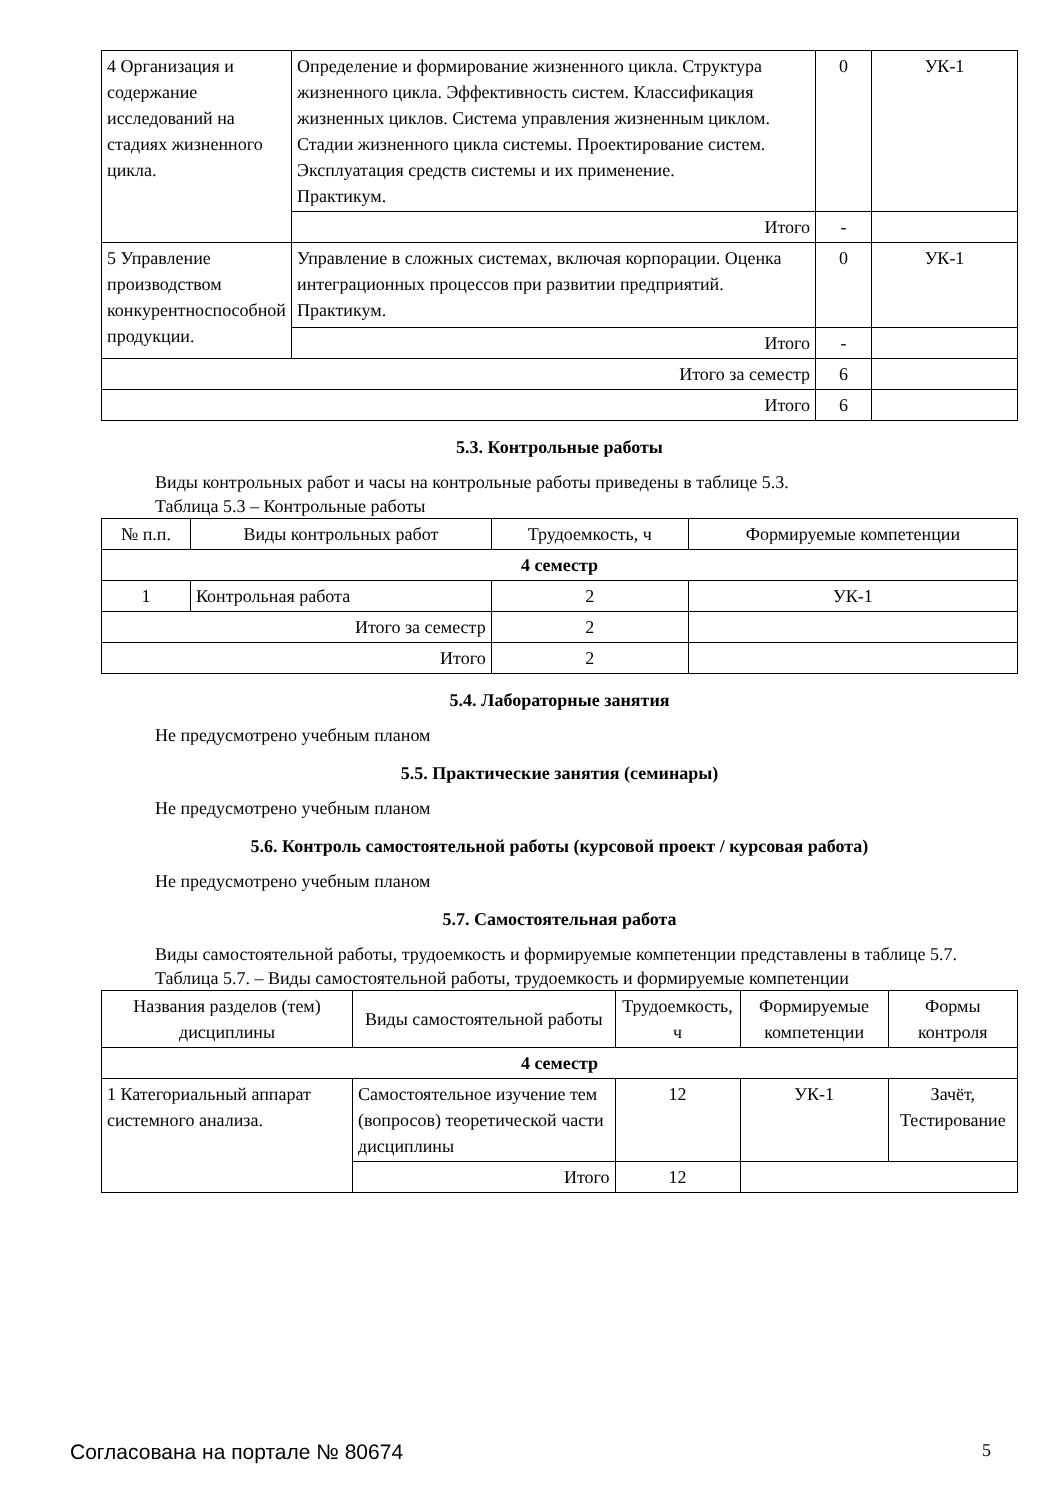| 4 Организация и содержание исследований на стадиях жизненного цикла. | Определение и формирование жизненного цикла. Структура жизненного цикла. Эффективность систем. Классификация жизненных циклов. Система управления жизненным циклом. Стадии жизненного цикла системы. Проектирование систем. Эксплуатация средств системы и их применение. Практикум. | 0 | УК-1 |
| | Итого | - | |
| 5 Управление производством конкурентноспособной продукции. | Управление в сложных системах, включая корпорации. Оценка интеграционных процессов при развитии предприятий. Практикум. | 0 | УК-1 |
| | Итого | - | |
| Итого за семестр | | 6 | |
| Итого | | 6 | |
5.3. Контрольные работы
Виды контрольных работ и часы на контрольные работы приведены в таблице 5.3.
Таблица 5.3 – Контрольные работы
| № п.п. | Виды контрольных работ | Трудоемкость, ч | Формируемые компетенции |
| --- | --- | --- | --- |
| 4 семестр | | | |
| 1 | Контрольная работа | 2 | УК-1 |
| Итого за семестр | | 2 | |
| Итого | | 2 | |
5.4. Лабораторные занятия
Не предусмотрено учебным планом
5.5. Практические занятия (семинары)
Не предусмотрено учебным планом
5.6. Контроль самостоятельной работы (курсовой проект / курсовая работа)
Не предусмотрено учебным планом
5.7. Самостоятельная работа
Виды самостоятельной работы, трудоемкость и формируемые компетенции представлены в таблице 5.7.
Таблица 5.7. – Виды самостоятельной работы, трудоемкость и формируемые компетенции
| Названия разделов (тем) дисциплины | Виды самостоятельной работы | Трудоемкость, ч | Формируемые компетенции | Формы контроля |
| --- | --- | --- | --- | --- |
| 4 семестр | | | | |
| 1 Категориальный аппарат системного анализа. | Самостоятельное изучение тем (вопросов) теоретической части дисциплины | 12 | УК-1 | Зачёт, Тестирование |
| | Итого | 12 | | |
Согласована на портале № 80674 5